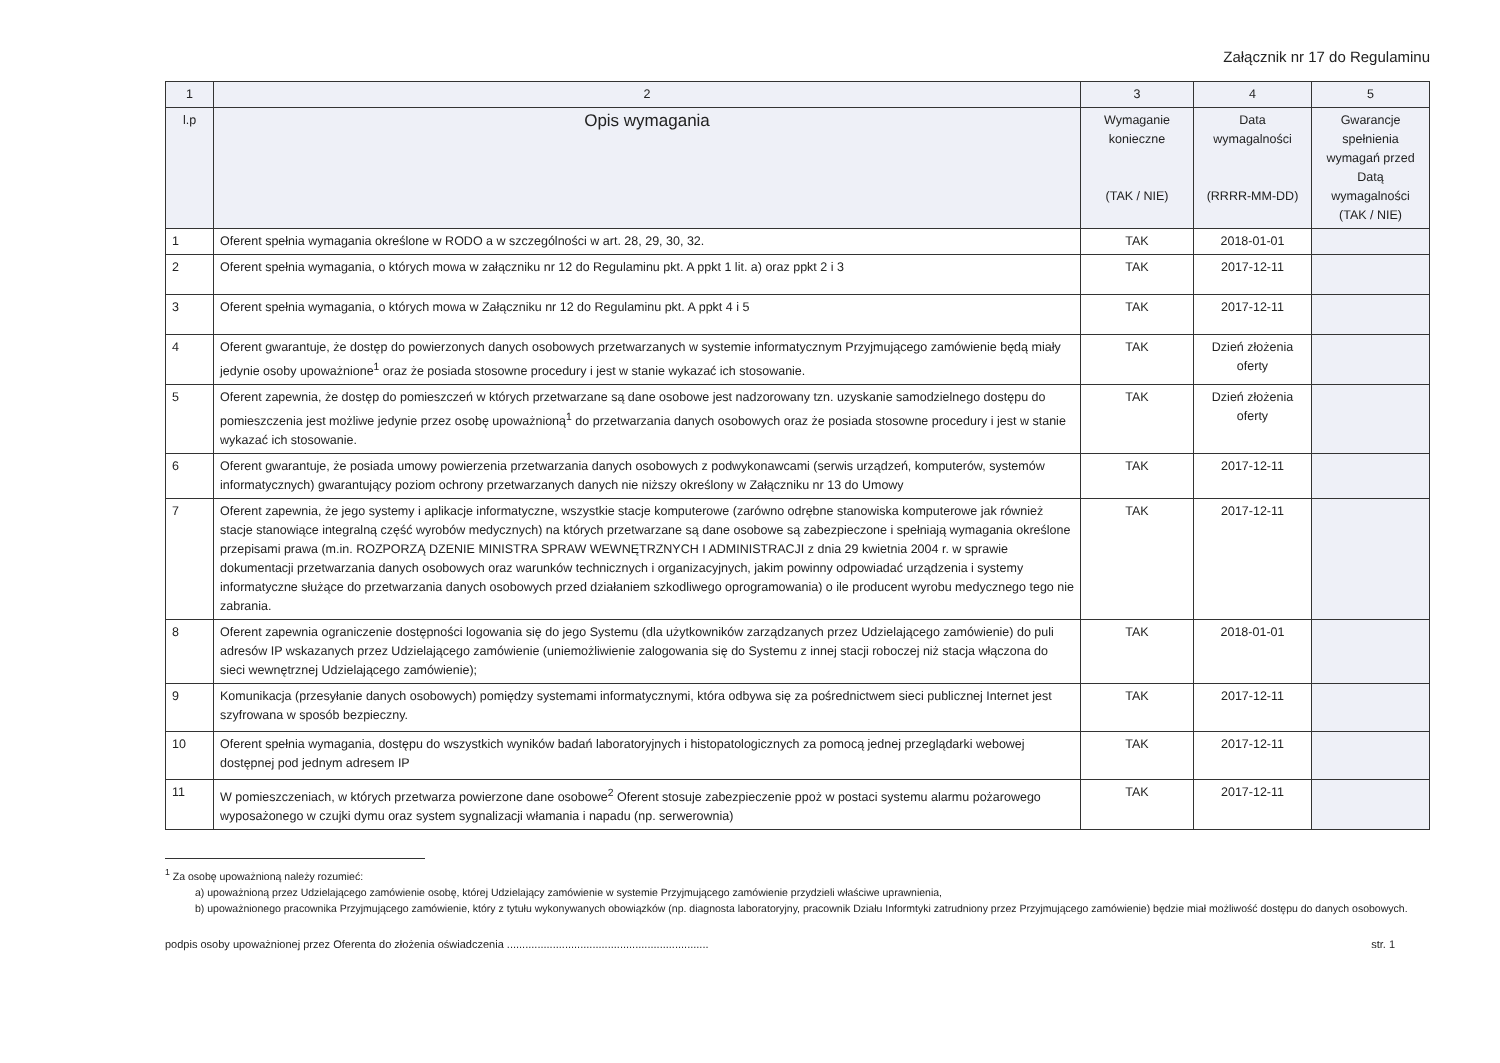Załącznik nr 17 do Regulaminu
| 1 | 2 | 3 | 4 | 5 |
| --- | --- | --- | --- | --- |
| l.p | Opis wymagania | Wymaganie konieczne (TAK / NIE) | Data wymagalności (RRRR-MM-DD) | Gwarancje spełnienia wymagań przed Datą wymagalności (TAK / NIE) |
| 1 | Oferent spełnia wymagania określone w RODO a w szczególności w art. 28, 29, 30, 32. | TAK | 2018-01-01 | |
| 2 | Oferent spełnia wymagania, o których mowa w załączniku nr 12 do Regulaminu pkt. A ppkt 1 lit. a) oraz ppkt 2 i 3 | TAK | 2017-12-11 | |
| 3 | Oferent spełnia wymagania, o których mowa w Załączniku nr 12 do Regulaminu pkt. A ppkt 4 i 5 | TAK | 2017-12-11 | |
| 4 | Oferent gwarantuje, że dostęp do powierzonych danych osobowych przetwarzanych w systemie informatycznym Przyjmującego zamówienie będą miały jedynie osoby upoważnione<sup>1</sup> oraz że posiada stosowne procedury i jest w stanie wykazać ich stosowanie. | TAK | Dzień złożenia oferty | |
| 5 | Oferent zapewnia, że dostęp do pomieszczeń w których przetwarzane są dane osobowe jest nadzorowany tzn. uzyskanie samodzielnego dostępu do pomieszczenia jest możliwe jedynie przez osobę upoważnioną<sup>1</sup> do przetwarzania danych osobowych oraz że posiada stosowne procedury i jest w stanie wykazać ich stosowanie. | TAK | Dzień złożenia oferty | |
| 6 | Oferent gwarantuje, że posiada umowy powierzenia przetwarzania danych osobowych z podwykonawcami (serwis urządzeń, komputerów, systemów informatycznych) gwarantujący poziom ochrony przetwarzanych danych nie niższy określony w Załączniku nr 13 do Umowy | TAK | 2017-12-11 | |
| 7 | Oferent zapewnia, że jego systemy i aplikacje informatyczne, wszystkie stacje komputerowe (zarówno odrębne stanowiska komputerowe jak również stacje stanowiące integralną część wyrobów medycznych) na których przetwarzane są dane osobowe są zabezpieczone i spełniają wymagania określone przepisami prawa (m.in. ROZPORZĄ DZENIE MINISTRA SPRAW WEWNĘTRZNYCH I ADMINISTRACJI z dnia 29 kwietnia 2004 r. w sprawie dokumentacji przetwarzania danych osobowych oraz warunków technicznych i organizacyjnych, jakim powinny odpowiadać urządzenia i systemy informatyczne służące do przetwarzania danych osobowych przed działaniem szkodliwego oprogramowania) o ile producent wyrobu medycznego tego nie zabrania. | TAK | 2017-12-11 | |
| 8 | Oferent zapewnia ograniczenie dostępności logowania się do jego Systemu (dla użytkowników zarządzanych przez Udzielającego zamówienie) do puli adresów IP wskazanych przez Udzielającego zamówienie (uniemożliwienie zalogowania się do Systemu z innej stacji roboczej niż stacja włączona do sieci wewnętrznej Udzielającego zamówienie); | TAK | 2018-01-01 | |
| 9 | Komunikacja (przesyłanie danych osobowych) pomiędzy systemami informatycznymi, która odbywa się za pośrednictwem sieci publicznej Internet jest szyfrowana w sposób bezpieczny. | TAK | 2017-12-11 | |
| 10 | Oferent spełnia wymagania, dostępu do wszystkich wyników badań laboratoryjnych i histopatologicznych za pomocą jednej przeglądarki webowej dostępnej pod jednym adresem IP | TAK | 2017-12-11 | |
| 11 | W pomieszczeniach, w których przetwarza powierzone dane osobowe<sup>2</sup> Oferent stosuje zabezpieczenie ppoż w postaci systemu alarmu pożarowego wyposażonego w czujki dymu oraz system sygnalizacji włamania i napadu (np. serwerownia) | TAK | 2017-12-11 | |
<sup>1</sup> Za osobę upoważnioną należy rozumieć:
a) upoważnioną przez Udzielającego zamówienie osobę, której Udzielający zamówienie w systemie Przyjmującego zamówienie przydzieli właściwe uprawnienia,
b) upoważnionego pracownika Przyjmującego zamówienie, który z tytułu wykonywanych obowiązków (np. diagnosta laboratoryjny, pracownik Działu Informtyki zatrudniony przez Przyjmującego zamówienie) będzie miał możliwość dostępu do danych osobowych.
podpis osoby upoważnionej przez Oferenta do złożenia oświadczenia .................................................................. str. 1